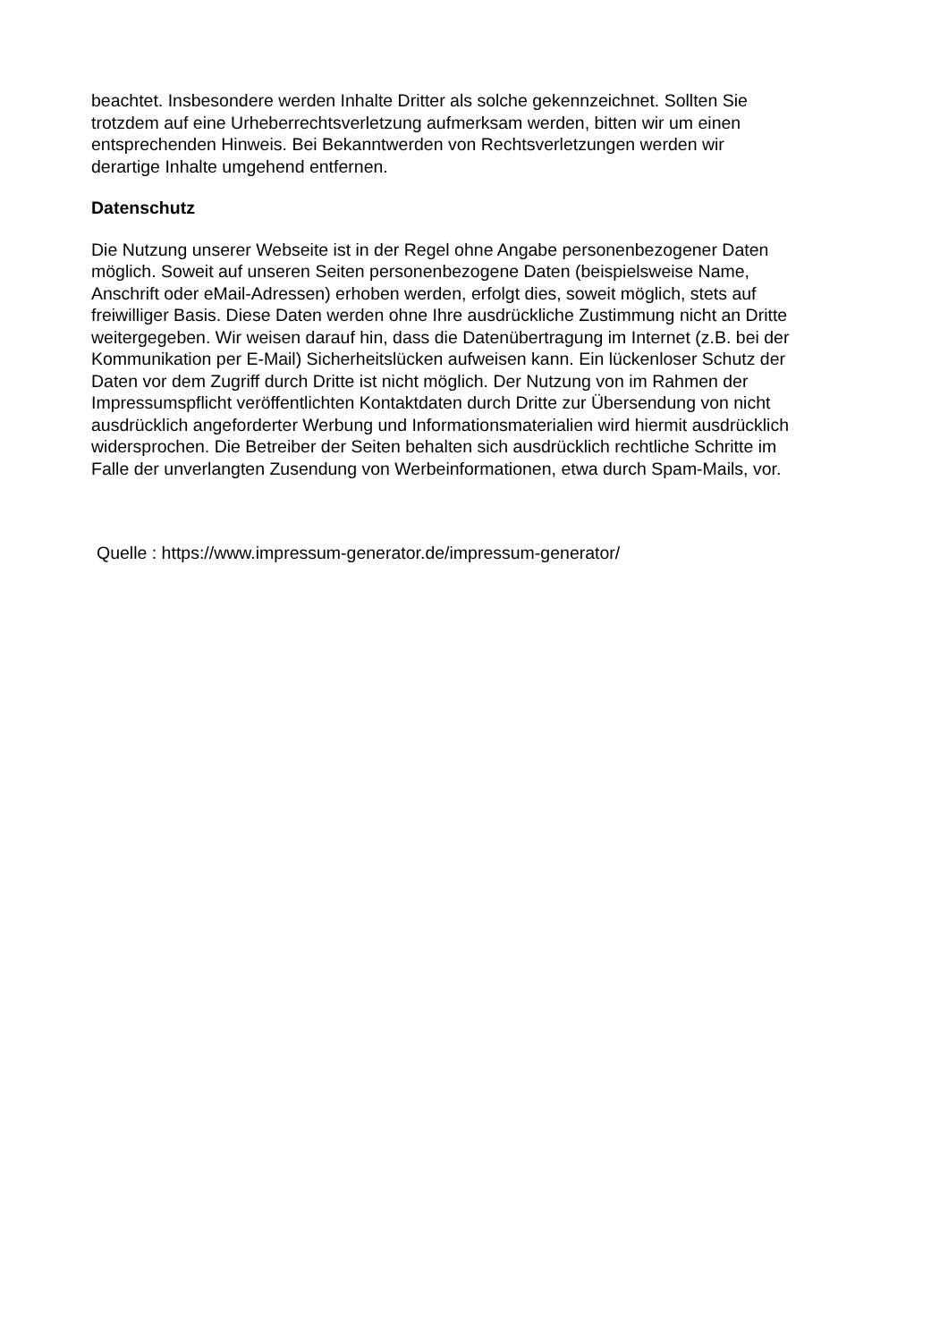beachtet. Insbesondere werden Inhalte Dritter als solche gekennzeichnet. Sollten Sie
trotzdem auf eine Urheberrechtsverletzung aufmerksam werden, bitten wir um einen
entsprechenden Hinweis. Bei Bekanntwerden von Rechtsverletzungen werden wir
derartige Inhalte umgehend entfernen.
Datenschutz
Die Nutzung unserer Webseite ist in der Regel ohne Angabe personenbezogener Daten
möglich. Soweit auf unseren Seiten personenbezogene Daten (beispielsweise Name,
Anschrift oder eMail-Adressen) erhoben werden, erfolgt dies, soweit möglich, stets auf
freiwilliger Basis. Diese Daten werden ohne Ihre ausdrückliche Zustimmung nicht an Dritte
weitergegeben. Wir weisen darauf hin, dass die Datenübertragung im Internet (z.B. bei der
Kommunikation per E-Mail) Sicherheitslücken aufweisen kann. Ein lückenloser Schutz der
Daten vor dem Zugriff durch Dritte ist nicht möglich. Der Nutzung von im Rahmen der
Impressumspflicht veröffentlichten Kontaktdaten durch Dritte zur Übersendung von nicht
ausdrücklich angeforderter Werbung und Informationsmaterialien wird hiermit ausdrücklich
widersprochen. Die Betreiber der Seiten behalten sich ausdrücklich rechtliche Schritte im
Falle der unverlangten Zusendung von Werbeinformationen, etwa durch Spam-Mails, vor.
Quelle : https://www.impressum-generator.de/impressum-generator/